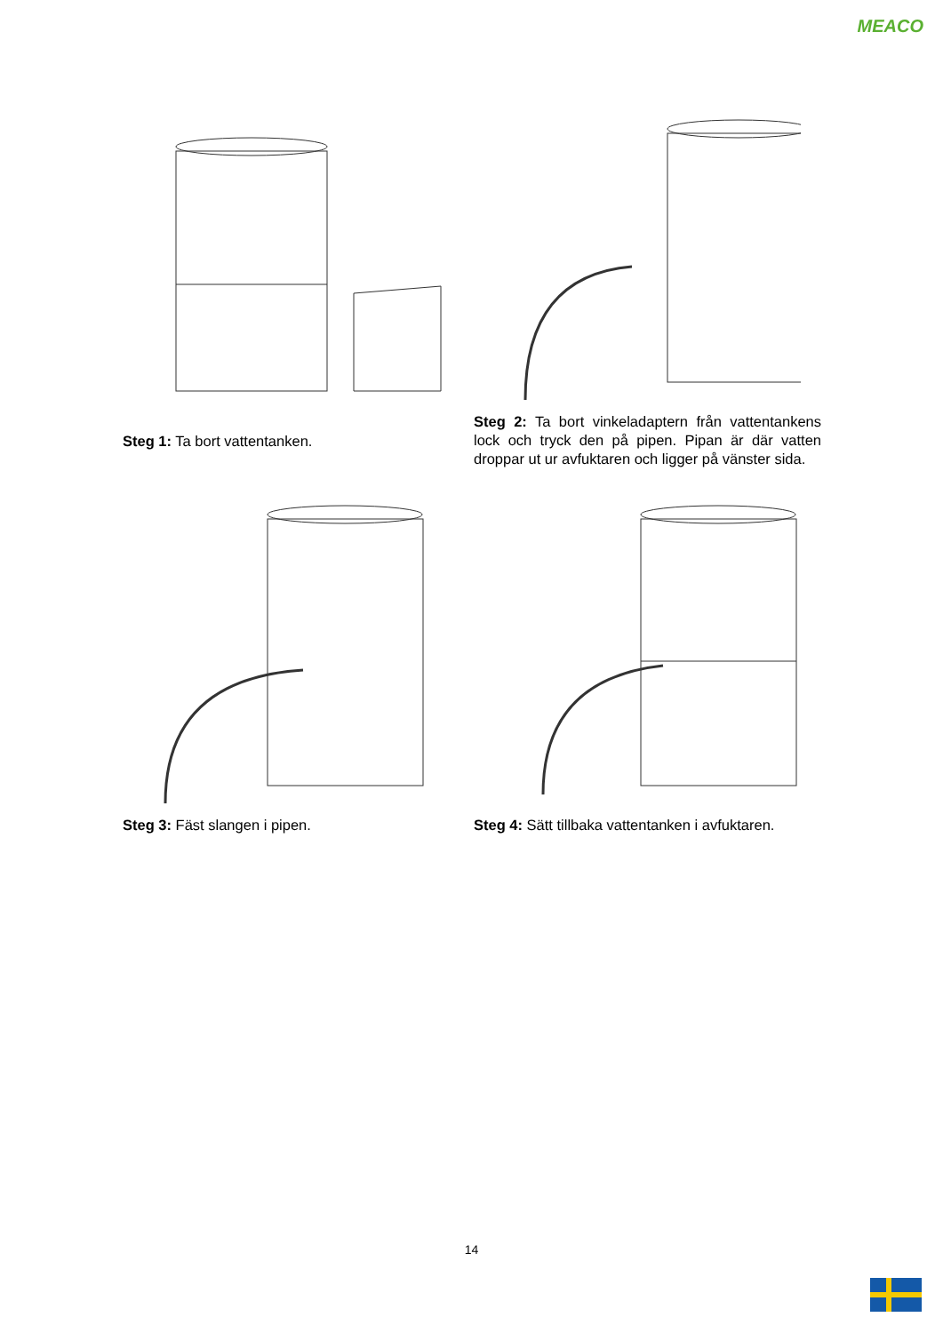MEACO
Steg 1: Ta bort vattentanken.
Steg 2: Ta bort vinkeladaptern från vattentankens lock och tryck den på pipen. Pipan är där vatten droppar ut ur avfuktaren och ligger på vänster sida.
Steg 3: Fäst slangen i pipen.
Steg 4: Sätt tillbaka vattentanken i avfuktaren.
14